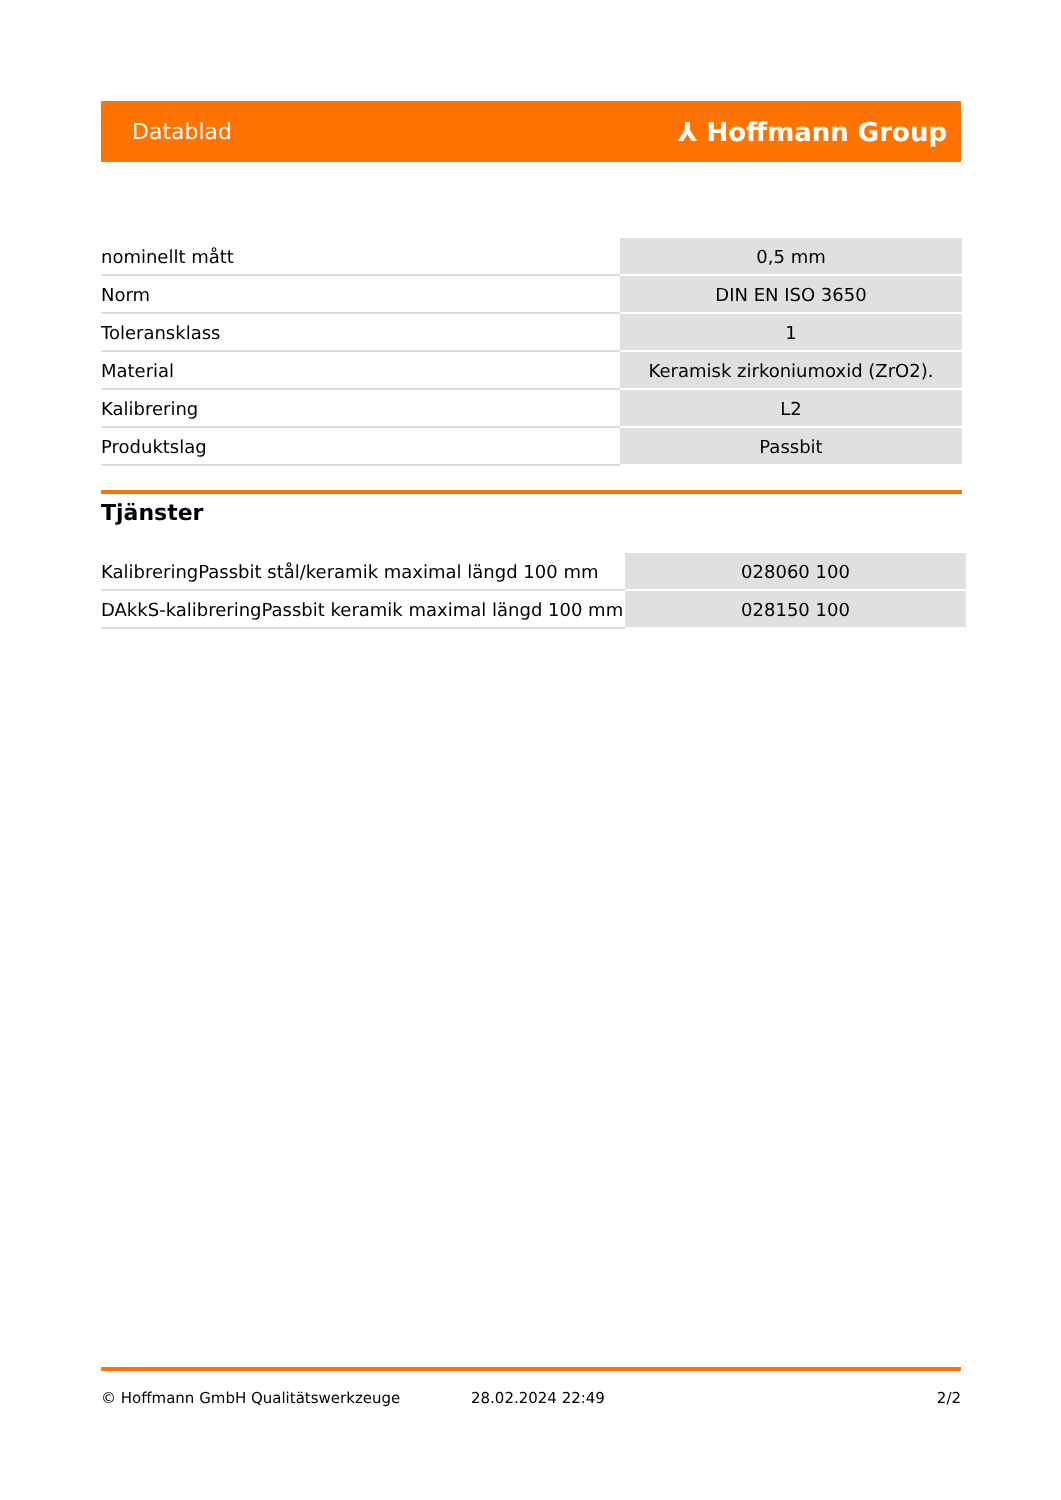Datablad ⅄ Hoffmann Group
| nominellt mått | 0,5 mm |
| Norm | DIN EN ISO 3650 |
| Toleransklass | 1 |
| Material | Keramisk zirkoniumoxid (ZrO2). |
| Kalibrering | L2 |
| Produktslag | Passbit |
Tjänster
| KalibreringPassbit stål/keramik maximal längd 100 mm | 028060 100 |
| DAkkS-kalibreringPassbit keramik maximal längd 100 mm | 028150 100 |
© Hoffmann GmbH Qualitätswerkzeuge 28.02.2024 22:49 2/2